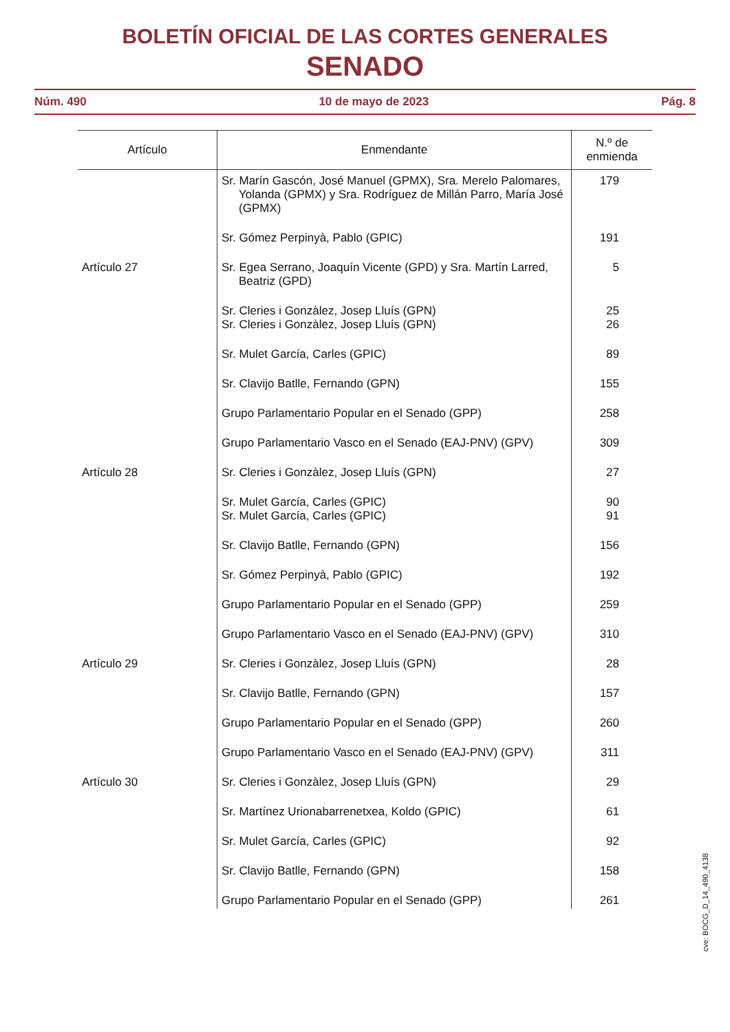BOLETÍN OFICIAL DE LAS CORTES GENERALES
SENADO
Núm. 490 10 de mayo de 2023 Pág. 8
| Artículo | Enmendante | N.º de enmienda |
| --- | --- | --- |
| | Sr. Marín Gascón, José Manuel (GPMX), Sra. Merelo Palomares, Yolanda (GPMX) y Sra. Rodríguez de Millán Parro, María José (GPMX) | 179 |
| | Sr. Gómez Perpinyà, Pablo (GPIC) | 191 |
| Artículo 27 | Sr. Egea Serrano, Joaquín Vicente (GPD) y Sra. Martín Larred, Beatriz (GPD) | 5 |
| | Sr. Cleries i Gonzàlez, Josep Lluís (GPN) Sr. Cleries i Gonzàlez, Josep Lluís (GPN) | 25 26 |
| | Sr. Mulet García, Carles (GPIC) | 89 |
| | Sr. Clavijo Batlle, Fernando (GPN) | 155 |
| | Grupo Parlamentario Popular en el Senado (GPP) | 258 |
| | Grupo Parlamentario Vasco en el Senado (EAJ-PNV) (GPV) | 309 |
| Artículo 28 | Sr. Cleries i Gonzàlez, Josep Lluís (GPN) | 27 |
| | Sr. Mulet García, Carles (GPIC) Sr. Mulet García, Carles (GPIC) | 90 91 |
| | Sr. Clavijo Batlle, Fernando (GPN) | 156 |
| | Sr. Gómez Perpinyà, Pablo (GPIC) | 192 |
| | Grupo Parlamentario Popular en el Senado (GPP) | 259 |
| | Grupo Parlamentario Vasco en el Senado (EAJ-PNV) (GPV) | 310 |
| Artículo 29 | Sr. Cleries i Gonzàlez, Josep Lluís (GPN) | 28 |
| | Sr. Clavijo Batlle, Fernando (GPN) | 157 |
| | Grupo Parlamentario Popular en el Senado (GPP) | 260 |
| | Grupo Parlamentario Vasco en el Senado (EAJ-PNV) (GPV) | 311 |
| Artículo 30 | Sr. Cleries i Gonzàlez, Josep Lluís (GPN) | 29 |
| | Sr. Martínez Urionabarrenetxea, Koldo (GPIC) | 61 |
| | Sr. Mulet García, Carles (GPIC) | 92 |
| | Sr. Clavijo Batlle, Fernando (GPN) | 158 |
| | Grupo Parlamentario Popular en el Senado (GPP) | 261 |
cve: BOCG_D_14_490_4138